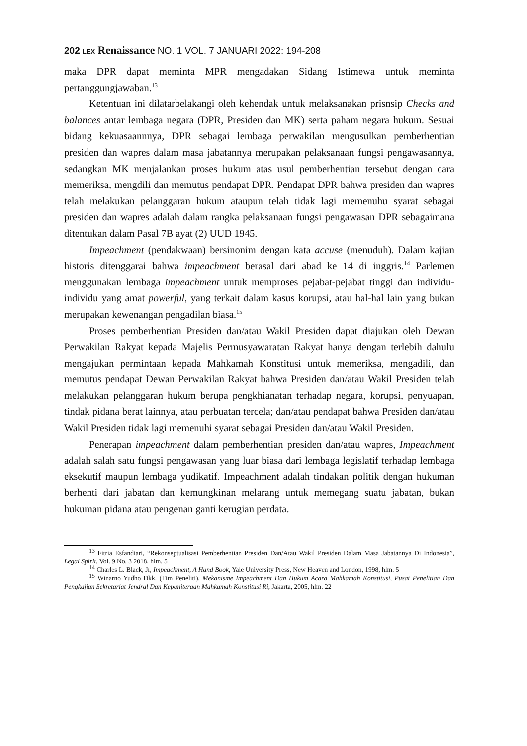202 LEX Renaissance NO. 1 VOL. 7 JANUARI 2022: 194-208
maka DPR dapat meminta MPR mengadakan Sidang Istimewa untuk meminta pertanggungjawaban.<sup>13</sup>
Ketentuan ini dilatarbelakangi oleh kehendak untuk melaksanakan prisnsip Checks and balances antar lembaga negara (DPR, Presiden dan MK) serta paham negara hukum. Sesuai bidang kekuasaannnya, DPR sebagai lembaga perwakilan mengusulkan pemberhentian presiden dan wapres dalam masa jabatannya merupakan pelaksanaan fungsi pengawasannya, sedangkan MK menjalankan proses hukum atas usul pemberhentian tersebut dengan cara memeriksa, mengdili dan memutus pendapat DPR. Pendapat DPR bahwa presiden dan wapres telah melakukan pelanggaran hukum ataupun telah tidak lagi memenuhu syarat sebagai presiden dan wapres adalah dalam rangka pelaksanaan fungsi pengawasan DPR sebagaimana ditentukan dalam Pasal 7B ayat (2) UUD 1945.
Impeachment (pendakwaan) bersinonim dengan kata accuse (menuduh). Dalam kajian historis ditenggarai bahwa impeachment berasal dari abad ke 14 di inggris.<sup>14</sup> Parlemen menggunakan lembaga impeachment untuk memproses pejabat-pejabat tinggi dan individu-individu yang amat powerful, yang terkait dalam kasus korupsi, atau hal-hal lain yang bukan merupakan kewenangan pengadilan biasa.<sup>15</sup>
Proses pemberhentian Presiden dan/atau Wakil Presiden dapat diajukan oleh Dewan Perwakilan Rakyat kepada Majelis Permusyawaratan Rakyat hanya dengan terlebih dahulu mengajukan permintaan kepada Mahkamah Konstitusi untuk memeriksa, mengadili, dan memutus pendapat Dewan Perwakilan Rakyat bahwa Presiden dan/atau Wakil Presiden telah melakukan pelanggaran hukum berupa pengkhianatan terhadap negara, korupsi, penyuapan, tindak pidana berat lainnya, atau perbuatan tercela; dan/atau pendapat bahwa Presiden dan/atau Wakil Presiden tidak lagi memenuhi syarat sebagai Presiden dan/atau Wakil Presiden.
Penerapan impeachment dalam pemberhentian presiden dan/atau wapres, Impeachment adalah salah satu fungsi pengawasan yang luar biasa dari lembaga legislatif terhadap lembaga eksekutif maupun lembaga yudikatif. Impeachment adalah tindakan politik dengan hukuman berhenti dari jabatan dan kemungkinan melarang untuk memegang suatu jabatan, bukan hukuman pidana atau pengenan ganti kerugian perdata.
<sup>13</sup> Fitria Esfandiari, “Rekonseptualisasi Pemberhentian Presiden Dan/Atau Wakil Presiden Dalam Masa Jabatannya Di Indonesia”, Legal Spirit, Vol. 9 No. 3 2018, hlm. 5
<sup>14</sup> Charles L. Black, Jr, Impeachment, A Hand Book, Yale University Press, New Heaven and London, 1998, hlm. 5
<sup>15</sup> Winarno Yudho Dkk. (Tim Peneliti), Mekanisme Impeachment Dan Hukum Acara Mahkamah Konstitusi, Pusat Penelitian Dan Pengkajian Sekretariat Jendral Dan Kepaniteraan Mahkamah Konstitusi Ri, Jakarta, 2005, hlm. 22